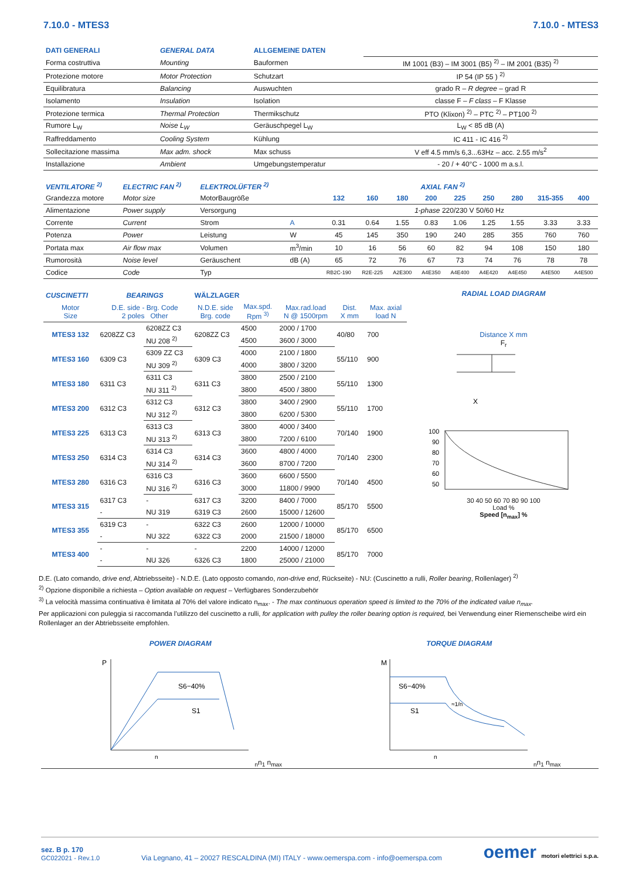7.10.0 - MTES3 7.10.0 - MTES3
| DATI GENERALI | GENERAL DATA | ALLGEMEINE DATEN | |
| Forma costruttiva | Mounting | Bauformen | IM 1001 (B3) – IM 3001 (B5) <sup>2)</sup> – IM 2001 (B35) <sup>2)</sup> |
| Protezione motore | Motor Protection | Schutzart | IP 54 (IP 55 ) <sup>2)</sup> |
| Equilibratura | Balancing | Auswuchten | grado R – R degree – grad R |
| Isolamento | Insulation | Isolation | classe F – F class – F Klasse |
| Protezione termica | Thermal Protection | Thermikschutz | PTO (Klixon) <sup>2)</sup> – PTC <sup>2)</sup> – PT100 <sup>2)</sup> |
| Rumore L<sub>W</sub> | Noise L<sub>W</sub> | Geräuschpegel L<sub>W</sub> | L<sub>W</sub> < 85 dB (A) |
| Raffreddamento | Cooling System | Kühlung | IC 411 - IC 416 <sup>2)</sup> |
| Sollecitazione massima | Max adm. shock | Max schuss | V eff 4.5 mm/s 6,3...63Hz – acc. 2.55 m/s<sup>2</sup> |
| Installazione | Ambient | Umgebungstemperatur | - 20 / + 40°C - 1000 m a.s.l. |
| VENTILATORE <sup>2)</sup> | ELECTRIC FAN <sup>2)</sup> | ELEKTROLÜFTER <sup>2)</sup> | AXIAL FAN <sup>2)</sup> | | | | | | | | | |
| --- | --- | --- | --- | --- | --- | --- | --- | --- | --- | --- | --- | --- |
| Grandezza motore | Motor size | MotorBaugröße | | 132 | 160 | 180 | 200 | 225 | 250 | 280 | 315-355 | 400 |
| Alimentazione | Power supply | Versorgung | | 1-phase 220/230 V 50/60 Hz | | | | | | | | |
| Corrente | Current | Strom | A | 0.31 | 0.64 | 1.55 | 0.83 | 1.06 | 1.25 | 1.55 | 3.33 | 3.33 |
| Potenza | Power | Leistung | W | 45 | 145 | 350 | 190 | 240 | 285 | 355 | 760 | 760 |
| Portata max | Air flow max | Volumen | m<sup>3</sup>/min | 10 | 16 | 56 | 60 | 82 | 94 | 108 | 150 | 180 |
| Rumorosità | Noise level | Geräuschent | dB (A) | 65 | 72 | 76 | 67 | 73 | 74 | 76 | 78 | 78 |
| Codice | Code | Typ | | RB2C-190 | R2E-225 | A2E300 | A4E350 | A4E400 | A4E420 | A4E450 | A4E500 | A4E500 |
| CUSCINETTI | BEARINGS | | WÄLZLAGER | | | | |
| --- | --- | --- | --- | --- | --- | --- | --- |
| Motor Size | D.E. side - Brg. Code 2 poles Other | | N.D.E. side Brg. code | Max.spd. Rpm <sup>3)</sup> | Max.rad.load N @ 1500rpm | Dist. X mm | Max. axial load N |
| MTES3 132 | 6208ZZ C3 | 6208ZZ C3 | 6208ZZ C3 | 4500 | 2000 / 1700 | 40/80 | 700 |
| | | NU 208 <sup>2)</sup> | | 4500 | 3600 / 3000 | | |
| MTES3 160 | 6309 C3 | 6309 ZZ C3 | 6309 C3 | 4000 | 2100 / 1800 | 55/110 | 900 |
| | | NU 309 <sup>2)</sup> | | 4000 | 3800 / 3200 | | |
| MTES3 180 | 6311 C3 | 6311 C3 | 6311 C3 | 3800 | 2500 / 2100 | 55/110 | 1300 |
| | | NU 311 <sup>2)</sup> | | 3800 | 4500 / 3800 | | |
| MTES3 200 | 6312 C3 | 6312 C3 | 6312 C3 | 3800 | 3400 / 2900 | 55/110 | 1700 |
| | | NU 312 <sup>2)</sup> | | 3800 | 6200 / 5300 | | |
| MTES3 225 | 6313 C3 | 6313 C3 | 6313 C3 | 3800 | 4000 / 3400 | 70/140 | 1900 |
| | | NU 313 <sup>2)</sup> | | 3800 | 7200 / 6100 | | |
| MTES3 250 | 6314 C3 | 6314 C3 | 6314 C3 | 3600 | 4800 / 4000 | 70/140 | 2300 |
| | | NU 314 <sup>2)</sup> | | 3600 | 8700 / 7200 | | |
| MTES3 280 | 6316 C3 | 6316 C3 | 6316 C3 | 3600 | 6600 / 5500 | 70/140 | 4500 |
| | | NU 316 <sup>2)</sup> | | 3000 | 11800 / 9900 | | |
| MTES3 315 | 6317 C3 | - | 6317 C3 | 3200 | 8400 / 7000 | 85/170 | 5500 |
| | - | NU 319 | 6319 C3 | 2600 | 15000 / 12600 | | |
| MTES3 355 | 6319 C3 | - | 6322 C3 | 2600 | 12000 / 10000 | 85/170 | 6500 |
| | - | NU 322 | 6322 C3 | 2000 | 21500 / 18000 | | |
| MTES3 400 | - | - | - | 2200 | 14000 / 12000 | 85/170 | 7000 |
| | - | NU 326 | 6326 C3 | 1800 | 25000 / 21000 | | |
RADIAL LOAD DIAGRAM
Distance X mm
F<sub>r</sub>
X
100
90
80
70
60
50
30 40 50 60 70 80 90 100
Load %
Speed [n<sub>max</sub>] %
D.E. (Lato comando, drive end, Abtriebsseite) - N.D.E. (Lato opposto comando, non-drive end, Rückseite) - NU: (Cuscinetto a rulli, Roller bearing, Rollenlager) <sup>2)</sup>
<sup>2)</sup> Opzione disponibile a richiesta – Option available on request – Verfügbares Sonderzubehör
<sup>3)</sup> La velocità massima continuativa è limitata al 70% del valore indicato n<sub>max</sub>. - The max continuous operation speed is limited to the 70% of the indicated value n<sub>max</sub>.
Per applicazioni con puleggia si raccomanda l’utilizzo del cuscinetto a rulli, for application with pulley the roller bearing option is required, bei Verwendung einer Riemenscheibe wird ein Rollenlager an der Abtriebsseite empfohlen.
POWER DIAGRAM
P
S6−40%
S1
nn
n1 nmax
TORQUE DIAGRAM
M
S6−40%
S1
≈1/n
nn
n1 nmax
sez. B p. 170
GC022021 - Rev.1.0
Via Legnano, 41 – 20027 RESCALDINA (MI) ITALY - www.oemerspa.com - info@oemerspa.com
oemer motori elettrici s.p.a.